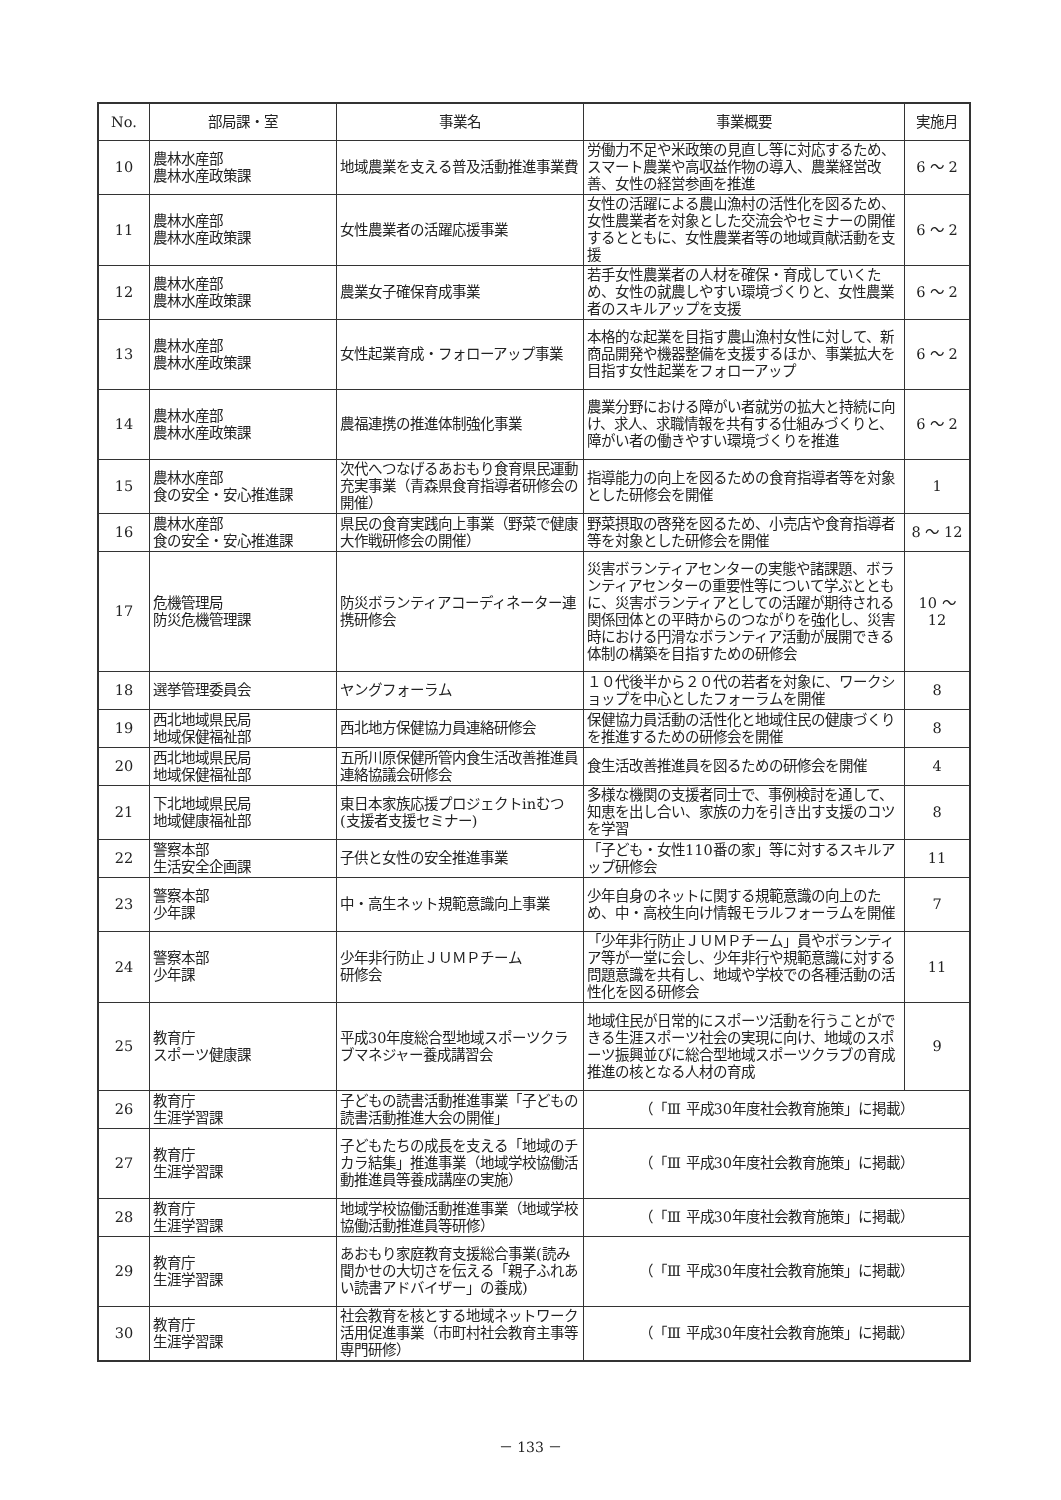| No. | 部局課・室 | 事業名 | 事業概要 | 実施月 |
| --- | --- | --- | --- | --- |
| 10 | 農林水産部 農林水産政策課 | 地域農業を支える普及活動推進事業費 | 労働力不足や米政策の見直し等に対応するため、スマート農業や高収益作物の導入、農業経営改善、女性の経営参画を推進 | 6 ～ 2 |
| 11 | 農林水産部 農林水産政策課 | 女性農業者の活躍応援事業 | 女性の活躍による農山漁村の活性化を図るため、女性農業者を対象とした交流会やセミナーの開催するとともに、女性農業者等の地域貢献活動を支援 | 6 ～ 2 |
| 12 | 農林水産部 農林水産政策課 | 農業女子確保育成事業 | 若手女性農業者の人材を確保・育成していくため、女性の就農しやすい環境づくりと、女性農業者のスキルアップを支援 | 6 ～ 2 |
| 13 | 農林水産部 農林水産政策課 | 女性起業育成・フォローアップ事業 | 本格的な起業を目指す農山漁村女性に対して、新商品開発や機器整備を支援するほか、事業拡大を目指す女性起業をフォローアップ | 6 ～ 2 |
| 14 | 農林水産部 農林水産政策課 | 農福連携の推進体制強化事業 | 農業分野における障がい者就労の拡大と持続に向け、求人、求職情報を共有する仕組みづくりと、障がい者の働きやすい環境づくりを推進 | 6 ～ 2 |
| 15 | 農林水産部 食の安全・安心推進課 | 次代へつなげるあおもり食育県民運動充実事業（青森県食育指導者研修会の開催） | 指導能力の向上を図るための食育指導者等を対象とした研修会を開催 | 1 |
| 16 | 農林水産部 食の安全・安心推進課 | 県民の食育実践向上事業（野菜で健康大作戦研修会の開催） | 野菜摂取の啓発を図るため、小売店や食育指導者等を対象とした研修会を開催 | 8 ～ 12 |
| 17 | 危機管理局 防災危機管理課 | 防災ボランティアコーディネーター連携研修会 | 災害ボランティアセンターの実態や諸課題、ボランティアセンターの重要性等について学ぶとともに、災害ボランティアとしての活躍が期待される関係団体との平時からのつながりを強化し、災害時における円滑なボランティア活動が展開できる体制の構築を目指すための研修会 | 10 ～ 12 |
| 18 | 選挙管理委員会 | ヤングフォーラム | １０代後半から２０代の若者を対象に、ワークショップを中心としたフォーラムを開催 | 8 |
| 19 | 西北地域県民局 地域保健福祉部 | 西北地方保健協力員連絡研修会 | 保健協力員活動の活性化と地域住民の健康づくりを推進するための研修会を開催 | 8 |
| 20 | 西北地域県民局 地域保健福祉部 | 五所川原保健所管内食生活改善推進員連絡協議会研修会 | 食生活改善推進員を図るための研修会を開催 | 4 |
| 21 | 下北地域県民局 地域健康福祉部 | 東日本家族応援プロジェクトinむつ (支援者支援セミナー) | 多様な機関の支援者同士で、事例検討を通して、知恵を出し合い、家族の力を引き出す支援のコツを学習 | 8 |
| 22 | 警察本部 生活安全企画課 | 子供と女性の安全推進事業 | 「子ども・女性110番の家」等に対するスキルアップ研修会 | 11 |
| 23 | 警察本部 少年課 | 中・高生ネット規範意識向上事業 | 少年自身のネットに関する規範意識の向上のため、中・高校生向け情報モラルフォーラムを開催 | 7 |
| 24 | 警察本部 少年課 | 少年非行防止ＪＵＭＰチーム 研修会 | 「少年非行防止ＪＵＭＰチーム」員やボランティア等が一堂に会し、少年非行や規範意識に対する問題意識を共有し、地域や学校での各種活動の活性化を図る研修会 | 11 |
| 25 | 教育庁 スポーツ健康課 | 平成30年度総合型地域スポーツクラブマネジャー養成講習会 | 地域住民が日常的にスポーツ活動を行うことができる生涯スポーツ社会の実現に向け、地域のスポーツ振興並びに総合型地域スポーツクラブの育成推進の核となる人材の育成 | 9 |
| 26 | 教育庁 生涯学習課 | 子どもの読書活動推進事業「子どもの読書活動推進大会の開催」 | （「Ⅲ 平成30年度社会教育施策」に掲載） | |
| 27 | 教育庁 生涯学習課 | 子どもたちの成長を支える「地域のチカラ結集」推進事業（地域学校協働活動推進員等養成講座の実施） | （「Ⅲ 平成30年度社会教育施策」に掲載） | |
| 28 | 教育庁 生涯学習課 | 地域学校協働活動推進事業（地域学校協働活動推進員等研修） | （「Ⅲ 平成30年度社会教育施策」に掲載） | |
| 29 | 教育庁 生涯学習課 | あおもり家庭教育支援総合事業(読み聞かせの大切さを伝える「親子ふれあい読書アドバイザー」の養成) | （「Ⅲ 平成30年度社会教育施策」に掲載） | |
| 30 | 教育庁 生涯学習課 | 社会教育を核とする地域ネットワーク活用促進事業（市町村社会教育主事等専門研修） | （「Ⅲ 平成30年度社会教育施策」に掲載） | |
－ 133 －